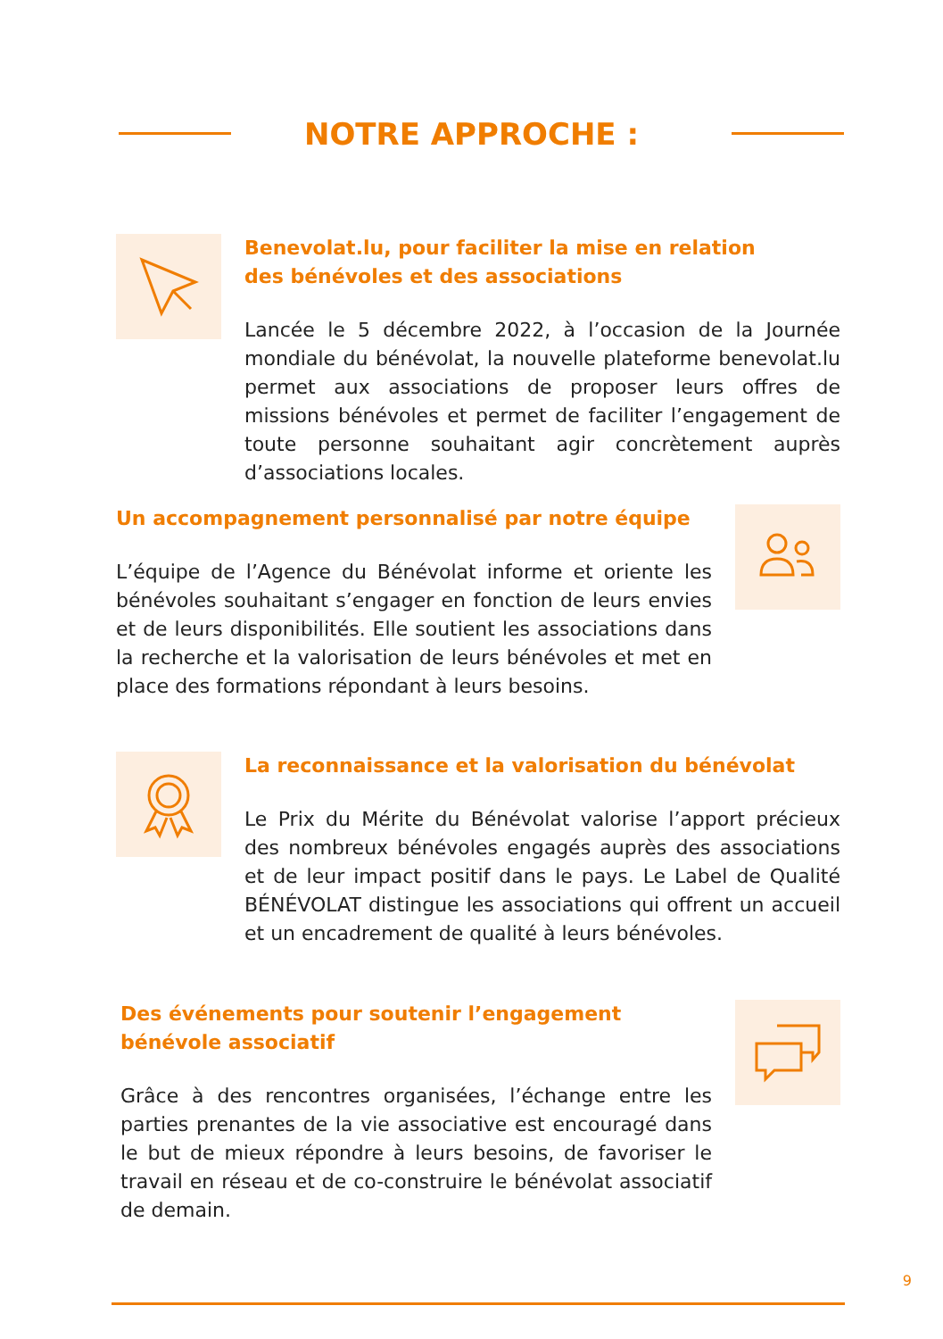NOTRE APPROCHE :
Benevolat.lu, pour faciliter la mise en relation
des bénévoles et des associations
Lancée le 5 décembre 2022, à l’occasion de la Journée mondiale du bénévolat, la nouvelle plateforme benevolat.lu permet aux associations de proposer leurs offres de missions bénévoles et permet de faciliter l’engagement de toute personne souhaitant agir concrètement auprès d’associations locales.
Un accompagnement personnalisé par notre équipe
L’équipe de l’Agence du Bénévolat informe et oriente les bénévoles souhaitant s’engager en fonction de leurs envies et de leurs disponibilités. Elle soutient les associations dans la recherche et la valorisation de leurs bénévoles et met en place des formations répondant à leurs besoins.
La reconnaissance et la valorisation du bénévolat
Le Prix du Mérite du Bénévolat valorise l’apport précieux des nombreux bénévoles engagés auprès des associations et de leur impact positif dans le pays. Le Label de Qualité BÉNÉVOLAT distingue les associations qui offrent un accueil et un encadrement de qualité à leurs bénévoles.
Des événements pour soutenir l’engagement bénévole associatif
Grâce à des rencontres organisées, l’échange entre les parties prenantes de la vie associative est encouragé dans le but de mieux répondre à leurs besoins, de favoriser le travail en réseau et de co-construire le bénévolat associatif de demain.
9